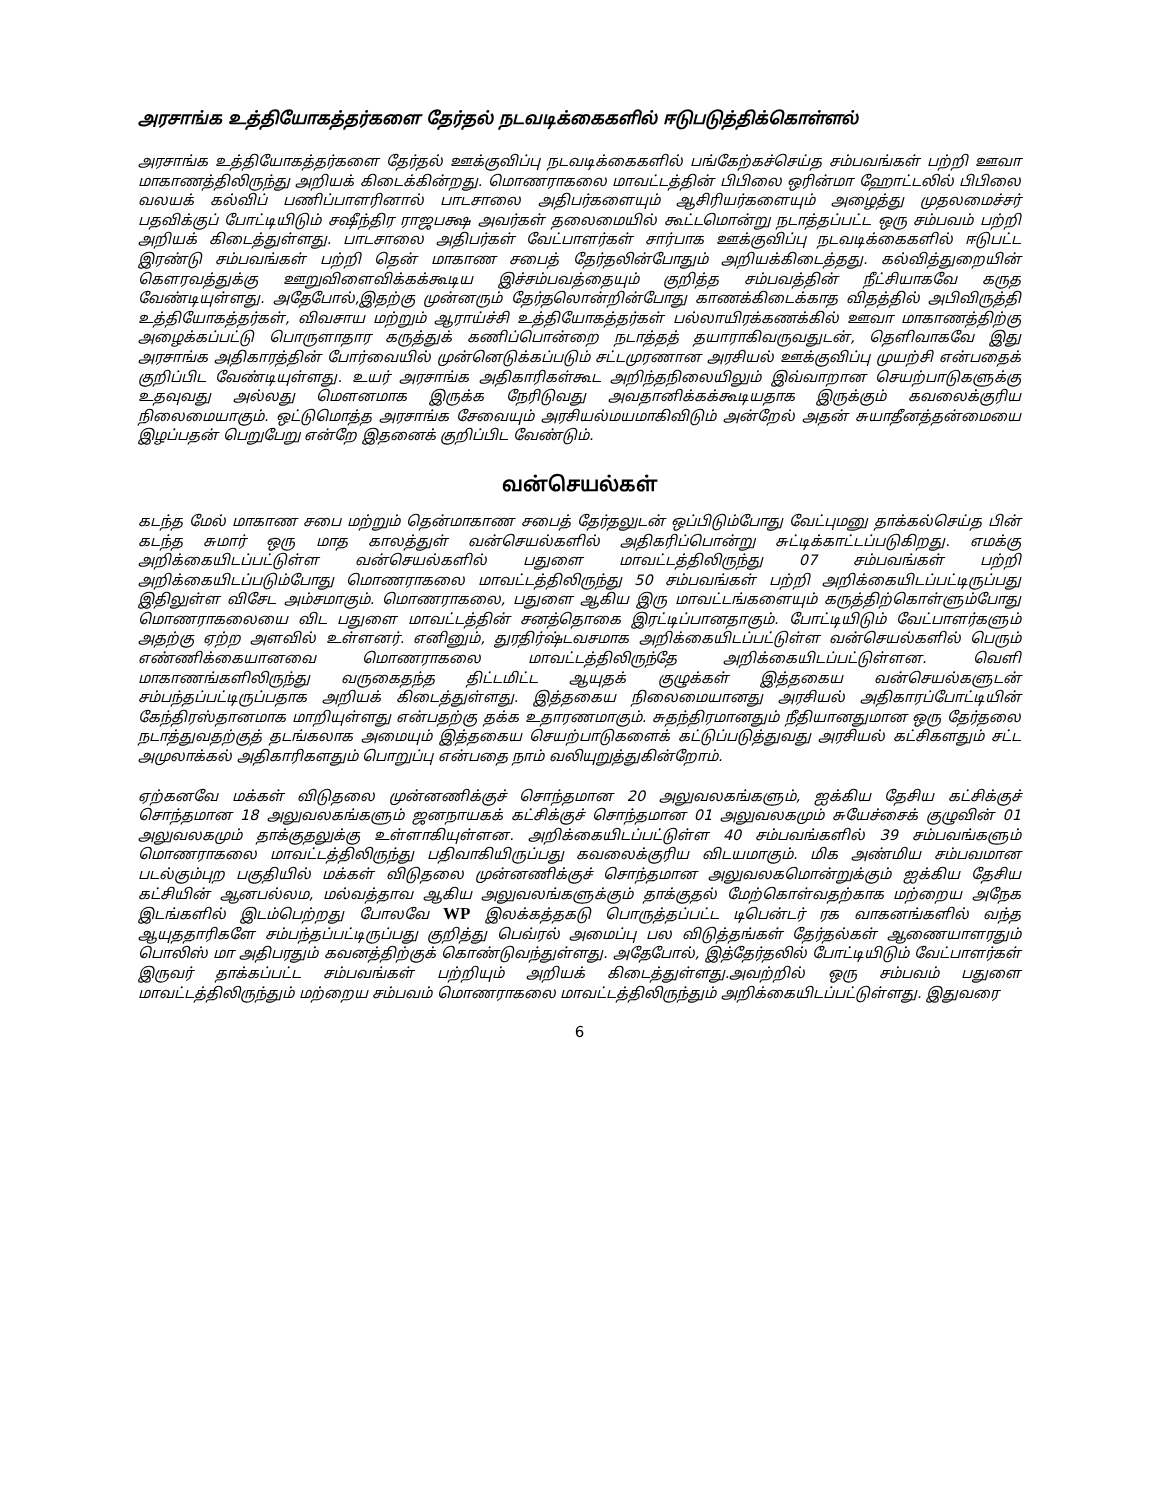அரசாங்க உத்தியோகத்தர்களை தேர்தல் நடவடிக்கைகளில் ஈடுபடுத்திக்கொள்ளல்
அரசாங்க உத்தியோகத்தர்களை தேர்தல் ஊக்குவிப்பு நடவடிக்கைகளில் பங்கேற்கச்செய்த சம்பவங்கள் பற்றி ஊவா மாகாணத்திலிருந்து அறியக் கிடைக்கின்றது. மொணராகலை மாவட்டத்தின் பிபிலை ஒரின்மா ஹோட்டலில் பிபிலை வலயக் கல்விப் பணிப்பாளரினால் பாடசாலை அதிபர்களையும் ஆசிரியர்களையும் அழைத்து முதலமைச்சர் பதவிக்குப் போட்டியிடும் சஷீந்திர ராஜபக்ஷ அவர்கள் தலைமையில் கூட்டமொன்று நடாத்தப்பட்ட ஒரு சம்பவம் பற்றி அறியக் கிடைத்துள்ளது. பாடசாலை அதிபர்கள் வேட்பாளர்கள் சார்பாக ஊக்குவிப்பு நடவடிக்கைகளில் ஈடுபட்ட இரண்டு சம்பவங்கள் பற்றி தென் மாகாண சபைத் தேர்தலின்போதும் அறியக்கிடைத்தது. கல்வித்துறையின் கௌரவத்துக்கு ஊறுவிளைவிக்கக்கூடிய இச்சம்பவத்தையும் குறித்த சம்பவத்தின் நீட்சியாகவே கருத வேண்டியுள்ளது. அதேபோல்,இதற்கு முன்னரும் தேர்தலொன்றின்போது காணக்கிடைக்காத விதத்தில் அபிவிருத்தி உத்தியோகத்தர்கள், விவசாய மற்றும் ஆராய்ச்சி உத்தியோகத்தர்கள் பல்லாயிரக்கணக்கில் ஊவா மாகாணத்திற்கு அழைக்கப்பட்டு பொருளாதார கருத்துக் கணிப்பொன்றை நடாத்தத் தயாராகிவருவதுடன், தெளிவாகவே இது அரசாங்க அதிகாரத்தின் போர்வையில் முன்னெடுக்கப்படும் சட்டமுரணான அரசியல் ஊக்குவிப்பு முயற்சி என்பதைக் குறிப்பிட வேண்டியுள்ளது. உயர் அரசாங்க அதிகாரிகள்கூட அறிந்தநிலையிலும் இவ்வாறான செயற்பாடுகளுக்கு உதவுவது அல்லது மௌனமாக இருக்க நேரிடுவது அவதானிக்கக்கூடியதாக இருக்கும் கவலைக்குரிய நிலைமையாகும். ஒட்டுமொத்த அரசாங்க சேவையும் அரசியல்மயமாகிவிடும் அன்றேல் அதன் சுயாதீனத்தன்மையை இழப்பதன் பெறுபேறு என்றே இதனைக் குறிப்பிட வேண்டும்.
வன்செயல்கள்
கடந்த மேல் மாகாண சபை மற்றும் தென்மாகாண சபைத் தேர்தலுடன் ஒப்பிடும்போது வேட்புமனு தாக்கல்செய்த பின் கடந்த சுமார் ஒரு மாத காலத்துள் வன்செயல்களில் அதிகரிப்பொன்று சுட்டிக்காட்டப்படுகிறது. எமக்கு அறிக்கையிடப்பட்டுள்ள வன்செயல்களில் பதுளை மாவட்டத்திலிருந்து 07 சம்பவங்கள் பற்றி அறிக்கையிடப்படும்போது மொணராகலை மாவட்டத்திலிருந்து 50 சம்பவங்கள் பற்றி அறிக்கையிடப்பட்டிருப்பது இதிலுள்ள விசேட அம்சமாகும். மொணராகலை, பதுளை ஆகிய இரு மாவட்டங்களையும் கருத்திற்கொள்ளும்போது மொணராகலையை விட பதுளை மாவட்டத்தின் சனத்தொகை இரட்டிப்பானதாகும். போட்டியிடும் வேட்பாளர்களும் அதற்கு ஏற்ற அளவில் உள்ளனர். எனினும், துரதிர்ஷ்டவசமாக அறிக்கையிடப்பட்டுள்ள வன்செயல்களில் பெரும் எண்ணிக்கையானவை மொணராகலை மாவட்டத்திலிருந்தே அறிக்கையிடப்பட்டுள்ளன. வெளி மாகாணங்களிலிருந்து வருகைதந்த திட்டமிட்ட ஆயுதக் குழுக்கள் இத்தகைய வன்செயல்களுடன் சம்பந்தப்பட்டிருப்பதாக அறியக் கிடைத்துள்ளது. இத்தகைய நிலைமையானது அரசியல் அதிகாரப்போட்டியின் கேந்திரஸ்தானமாக மாறியுள்ளது என்பதற்கு தக்க உதாரணமாகும். சுதந்திரமானதும் நீதியானதுமான ஒரு தேர்தலை நடாத்துவதற்குத் தடங்கலாக அமையும் இத்தகைய செயற்பாடுகளைக் கட்டுப்படுத்துவது அரசியல் கட்சிகளதும் சட்ட அமுலாக்கல் அதிகாரிகளதும் பொறுப்பு என்பதை நாம் வலியுறுத்துகின்றோம்.
ஏற்கனவே மக்கள் விடுதலை முன்னணிக்குச் சொந்தமான 20 அலுவலகங்களும், ஐக்கிய தேசிய கட்சிக்குச் சொந்தமான 18 அலுவலகங்களும் ஜனநாயகக் கட்சிக்குச் சொந்தமான 01 அலுவலகமும் சுயேச்சைக் குழுவின் 01 அலுவலகமும் தாக்குதலுக்கு உள்ளாகியுள்ளன. அறிக்கையிடப்பட்டுள்ள 40 சம்பவங்களில் 39 சம்பவங்களும் மொணராகலை மாவட்டத்திலிருந்து பதிவாகியிருப்பது கவலைக்குரிய விடயமாகும். மிக அண்மிய சம்பவமான படல்கும்புற பகுதியில் மக்கள் விடுதலை முன்னணிக்குச் சொந்தமான அலுவலகமொன்றுக்கும் ஐக்கிய தேசிய கட்சியின் ஆனபல்லம, மல்வத்தாவ ஆகிய அலுவலங்களுக்கும் தாக்குதல் மேற்கொள்வதற்காக மற்றைய அநேக இடங்களில் இடம்பெற்றது போலவே WP இலக்கத்தகடு பொருத்தப்பட்ட டிபென்டர் ரக வாகனங்களில் வந்த ஆயுததாரிகளே சம்பந்தப்பட்டிருப்பது குறித்து பெவ்ரல் அமைப்பு பல விடுத்தங்கள் தேர்தல்கள் ஆணையாளரதும் பொலிஸ் மா அதிபரதும் கவனத்திற்குக் கொண்டுவந்துள்ளது. அதேபோல், இத்தேர்தலில் போட்டியிடும் வேட்பாளர்கள் இருவர் தாக்கப்பட்ட சம்பவங்கள் பற்றியும் அறியக் கிடைத்துள்ளது.அவற்றில் ஒரு சம்பவம் பதுளை மாவட்டத்திலிருந்தும் மற்றைய சம்பவம் மொணராகலை மாவட்டத்திலிருந்தும் அறிக்கையிடப்பட்டுள்ளது. இதுவரை
6